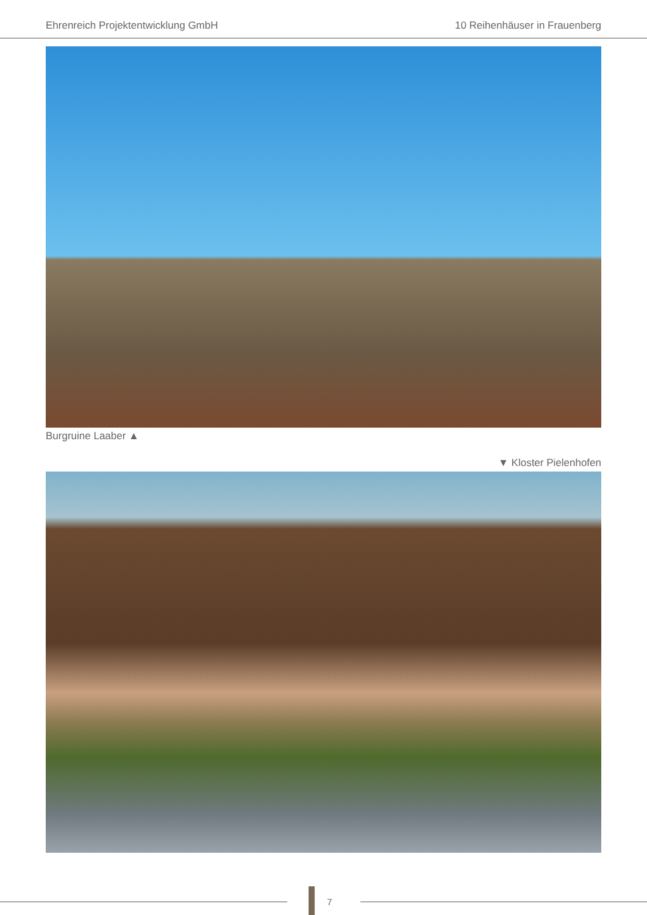Ehrenreich Projektentwicklung GmbH 10 Reihenhäuser in Frauenberg
Burgruine Laaber ▲
▼ Kloster Pielenhofen
7